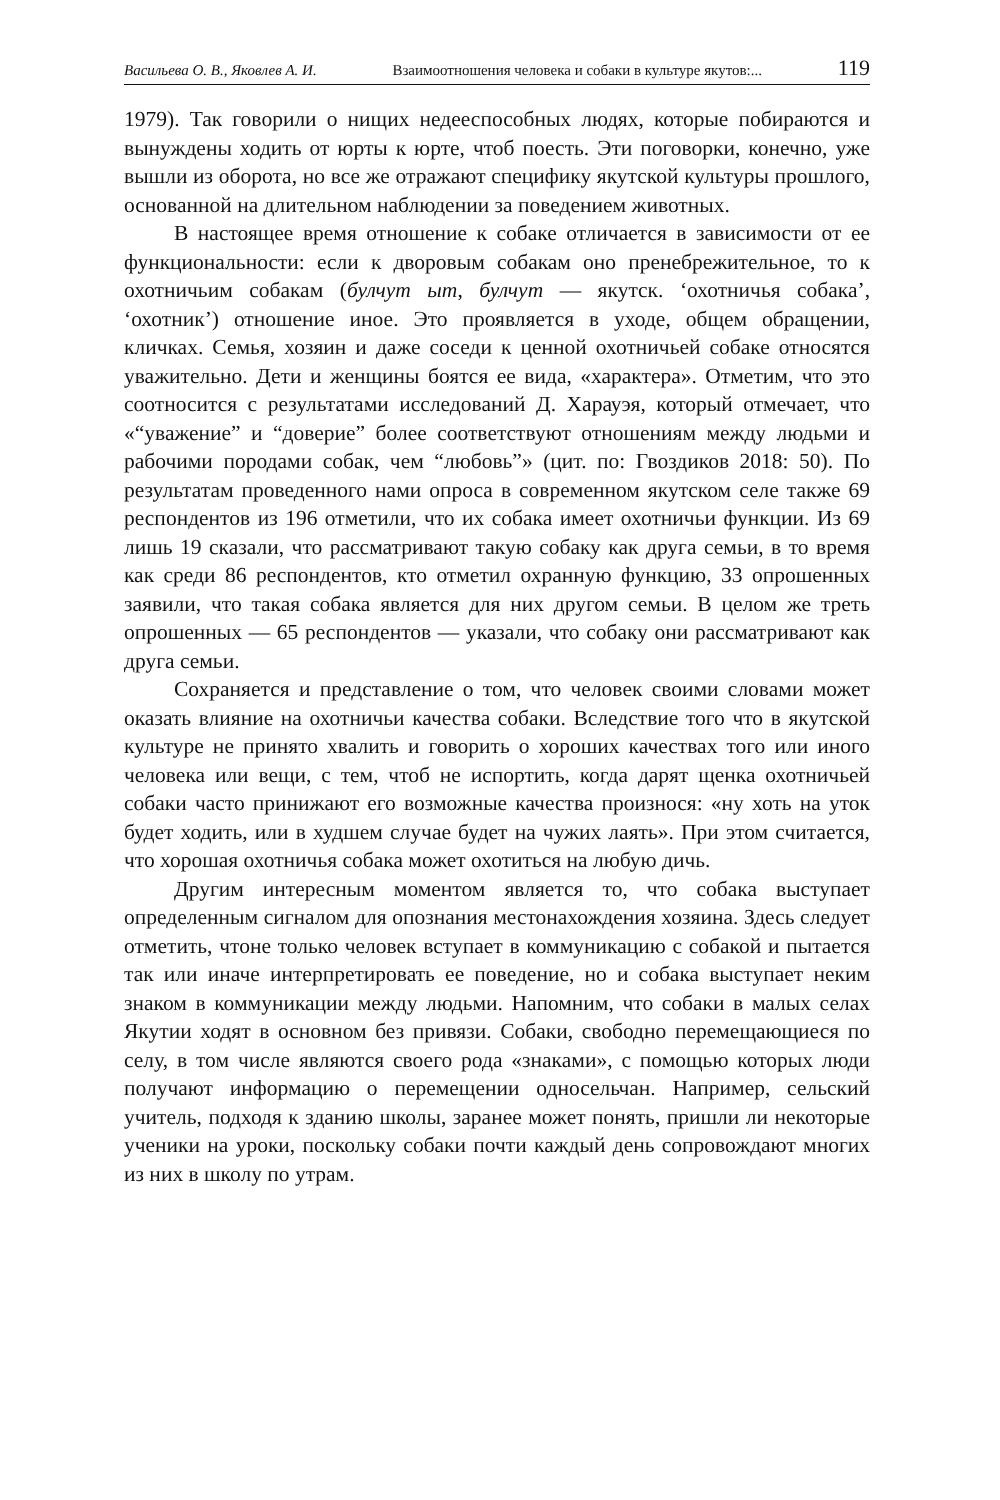Васильева О. В., Яковлев А. И. Взаимоотношения человека и собаки в культуре якутов:... 119
1979). Так говорили о нищих недееспособных людях, которые побираются и вынуждены ходить от юрты к юрте, чтоб поесть. Эти поговорки, конечно, уже вышли из оборота, но все же отражают специфику якутской культуры прошлого, основанной на длительном наблюдении за поведением животных.
В настоящее время отношение к собаке отличается в зависимости от ее функциональности: если к дворовым собакам оно пренебрежительное, то к охотничьим собакам (булчут ыт, булчут — якутск. ‘охотничья собака’, ‘охотник’) отношение иное. Это проявляется в уходе, общем обращении, кличках. Семья, хозяин и даже соседи к ценной охотничьей собаке относятся уважительно. Дети и женщины боятся ее вида, «характера». Отметим, что это соотносится с результатами исследований Д. Харауэя, который отмечает, что «“уважение” и “доверие” более соответствуют отношениям между людьми и рабочими породами собак, чем “любовь”» (цит. по: Гвоздиков 2018: 50). По результатам проведенного нами опроса в современном якутском селе также 69 респондентов из 196 отметили, что их собака имеет охотничьи функции. Из 69 лишь 19 сказали, что рассматривают такую собаку как друга семьи, в то время как среди 86 респондентов, кто отметил охранную функцию, 33 опрошенных заявили, что такая собака является для них другом семьи. В целом же треть опрошенных — 65 респондентов — указали, что собаку они рассматривают как друга семьи.
Сохраняется и представление о том, что человек своими словами может оказать влияние на охотничьи качества собаки. Вследствие того что в якутской культуре не принято хвалить и говорить о хороших качествах того или иного человека или вещи, с тем, чтоб не испортить, когда дарят щенка охотничьей собаки часто принижают его возможные качества произнося: «ну хоть на уток будет ходить, или в худшем случае будет на чужих лаять». При этом считается, что хорошая охотничья собака может охотиться на любую дичь.
Другим интересным моментом является то, что собака выступает определенным сигналом для опознания местонахождения хозяина. Здесь следует отметить, чтоне только человек вступает в коммуникацию с собакой и пытается так или иначе интерпретировать ее поведение, но и собака выступает неким знаком в коммуникации между людьми. Напомним, что собаки в малых селах Якутии ходят в основном без привязи. Собаки, свободно перемещающиеся по селу, в том числе являются своего рода «знаками», с помощью которых люди получают информацию о перемещении односельчан. Например, сельский учитель, подходя к зданию школы, заранее может понять, пришли ли некоторые ученики на уроки, поскольку собаки почти каждый день сопровождают многих из них в школу по утрам.